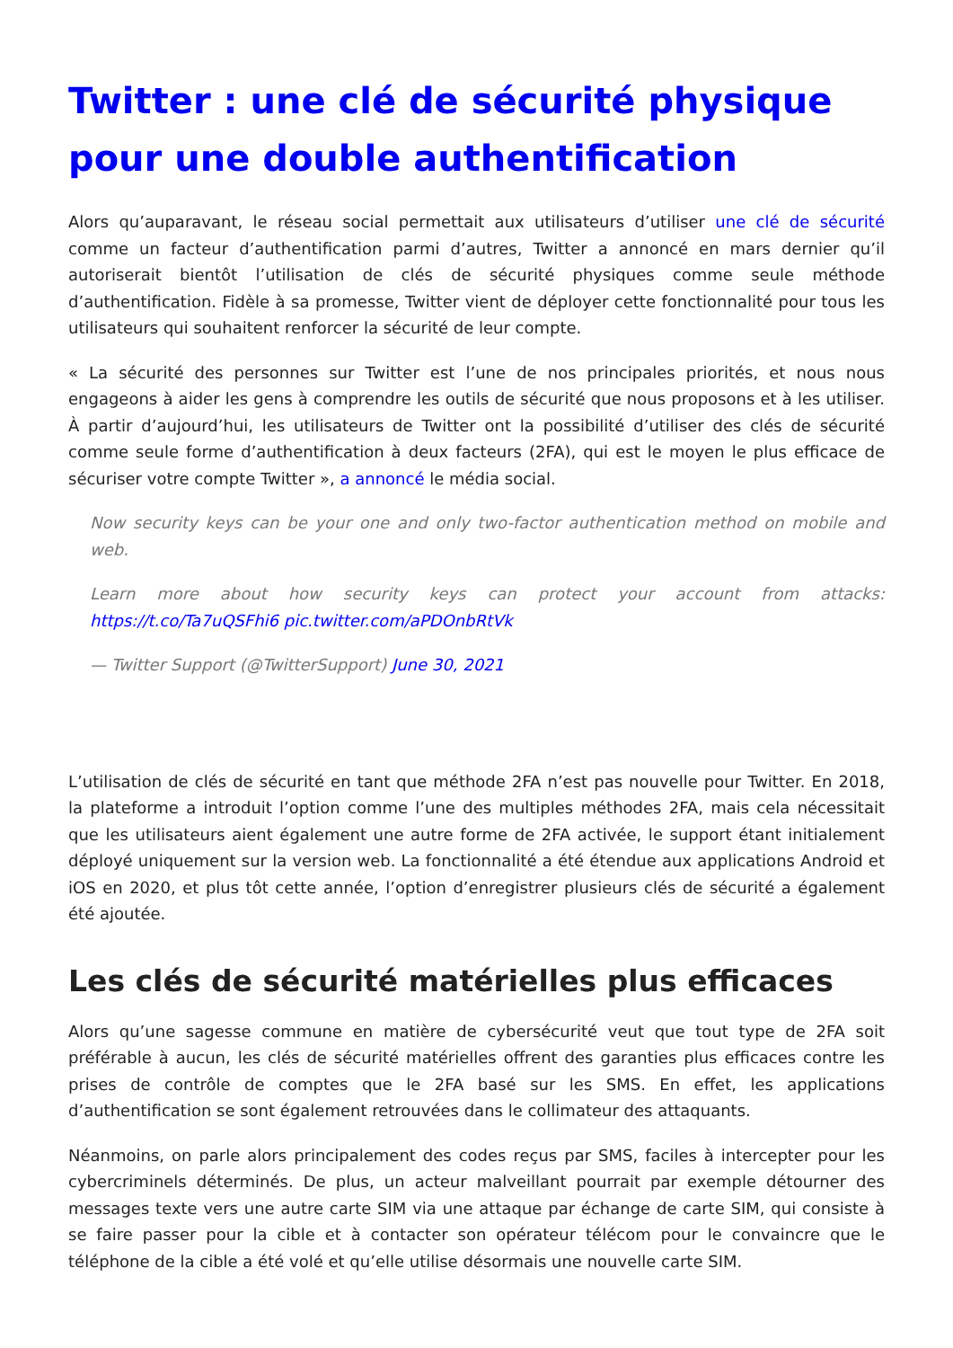Twitter : une clé de sécurité physique pour une double authentification
Alors qu’auparavant, le réseau social permettait aux utilisateurs d’utiliser une clé de sécurité comme un facteur d’authentification parmi d’autres, Twitter a annoncé en mars dernier qu’il autoriserait bientôt l’utilisation de clés de sécurité physiques comme seule méthode d’authentification. Fidèle à sa promesse, Twitter vient de déployer cette fonctionnalité pour tous les utilisateurs qui souhaitent renforcer la sécurité de leur compte.
« La sécurité des personnes sur Twitter est l’une de nos principales priorités, et nous nous engageons à aider les gens à comprendre les outils de sécurité que nous proposons et à les utiliser. À partir d’aujourd’hui, les utilisateurs de Twitter ont la possibilité d’utiliser des clés de sécurité comme seule forme d’authentification à deux facteurs (2FA), qui est le moyen le plus efficace de sécuriser votre compte Twitter », a annoncé le média social.
Now security keys can be your one and only two-factor authentication method on mobile and web.
Learn more about how security keys can protect your account from attacks: https://t.co/Ta7uQSFhi6 pic.twitter.com/aPDOnbRtVk
— Twitter Support (@TwitterSupport) June 30, 2021
L’utilisation de clés de sécurité en tant que méthode 2FA n’est pas nouvelle pour Twitter. En 2018, la plateforme a introduit l’option comme l’une des multiples méthodes 2FA, mais cela nécessitait que les utilisateurs aient également une autre forme de 2FA activée, le support étant initialement déployé uniquement sur la version web. La fonctionnalité a été étendue aux applications Android et iOS en 2020, et plus tôt cette année, l’option d’enregistrer plusieurs clés de sécurité a également été ajoutée.
Les clés de sécurité matérielles plus efficaces
Alors qu’une sagesse commune en matière de cybersécurité veut que tout type de 2FA soit préférable à aucun, les clés de sécurité matérielles offrent des garanties plus efficaces contre les prises de contrôle de comptes que le 2FA basé sur les SMS. En effet, les applications d’authentification se sont également retrouvées dans le collimateur des attaquants.
Néanmoins, on parle alors principalement des codes reçus par SMS, faciles à intercepter pour les cybercriminels déterminés. De plus, un acteur malveillant pourrait par exemple détourner des messages texte vers une autre carte SIM via une attaque par échange de carte SIM, qui consiste à se faire passer pour la cible et à contacter son opérateur télécom pour le convaincre que le téléphone de la cible a été volé et qu’elle utilise désormais une nouvelle carte SIM.